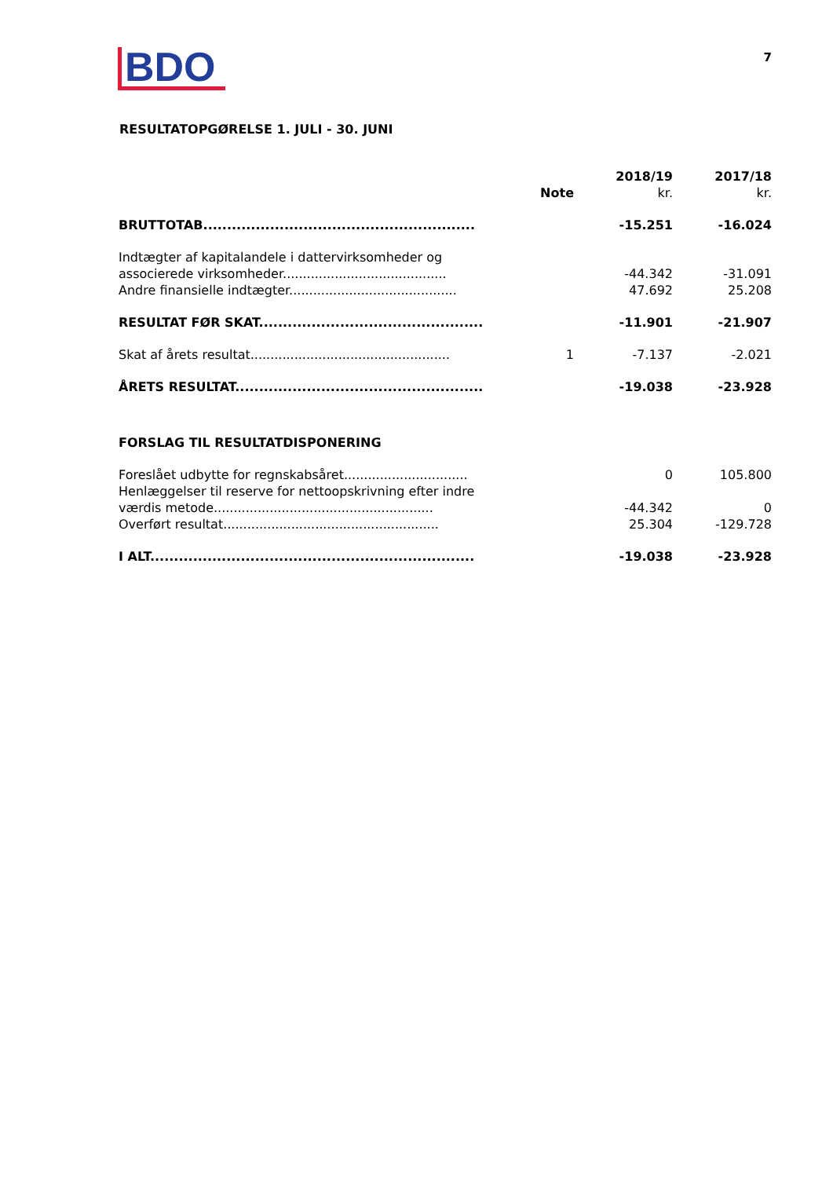BDO
7
RESULTATOPGØRELSE 1. JULI - 30. JUNI
| | Note | 2018/19 kr. | 2017/18 kr. |
| --- | --- | --- | --- |
| BRUTTOTAB......................................................... | | -15.251 | -16.024 |
| Indtægter af kapitalandele i dattervirksomheder og associerede virksomheder......................................... | | -44.342 | -31.091 |
| Andre finansielle indtægter.......................................... | | 47.692 | 25.208 |
| RESULTAT FØR SKAT............................................... | | -11.901 | -21.907 |
| Skat af årets resultat.................................................. | 1 | -7.137 | -2.021 |
| ÅRETS RESULTAT.................................................... | | -19.038 | -23.928 |
| FORSLAG TIL RESULTATDISPONERING | | | |
| Foreslået udbytte for regnskabsåret............................... | | 0 | 105.800 |
| Henlæggelser til reserve for nettoopskrivning efter indre værdis metode....................................................... | | -44.342 | 0 |
| Overført resultat...................................................... | | 25.304 | -129.728 |
| I ALT.................................................................... | | -19.038 | -23.928 |